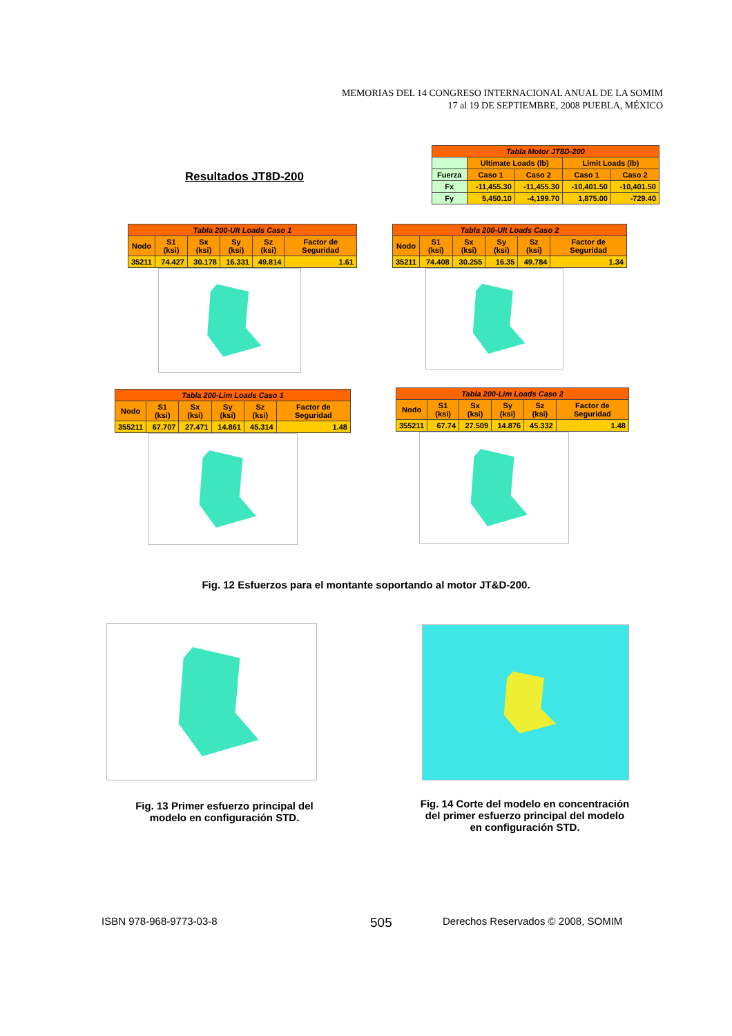MEMORIAS DEL 14 CONGRESO INTERNACIONAL ANUAL DE LA SOMIM
17 al 19 DE SEPTIEMBRE, 2008 PUEBLA, MÉXICO
Resultados JT8D-200
| Tabla Motor JT8D-200 | | | | |
| --- | --- | --- | --- | --- |
| | Ultimate Loads (lb) | | Limit Loads (lb) | |
| Fuerza | Caso 1 | Caso 2 | Caso 1 | Caso 2 |
| Fx | -11,455.30 | -11,455.30 | -10,401.50 | -10,401.50 |
| Fy | 5,450.10 | -4,199.70 | 1,875.00 | -729.40 |
| Tabla 200-Ult Loads Caso 1 | | | | | |
| --- | --- | --- | --- | --- | --- |
| Nodo | S1 (ksi) | Sx (ksi) | Sy (ksi) | Sz (ksi) | Factor de Seguridad |
| 35211 | 74.427 | 30.178 | 16.331 | 49.814 | 1.61 |
| Tabla 200-Ult Loads Caso 2 | | | | | |
| --- | --- | --- | --- | --- | --- |
| Nodo | S1 (ksi) | Sx (ksi) | Sy (ksi) | Sz (ksi) | Factor de Seguridad |
| 35211 | 74.408 | 30.255 | 16.35 | 49.784 | 1.34 |
| Tabla 200-Lim Loads Caso 1 | | | | | |
| --- | --- | --- | --- | --- | --- |
| Nodo | S1 (ksi) | Sx (ksi) | Sy (ksi) | Sz (ksi) | Factor de Seguridad |
| 355211 | 67.707 | 27.471 | 14.861 | 45.314 | 1.48 |
| Tabla 200-Lim Loads Caso 2 | | | | | |
| --- | --- | --- | --- | --- | --- |
| Nodo | S1 (ksi) | Sx (ksi) | Sy (ksi) | Sz (ksi) | Factor de Seguridad |
| 355211 | 67.74 | 27.509 | 14.876 | 45.332 | 1.48 |
Fig. 12 Esfuerzos para el montante soportando al motor JT&D-200.
Fig. 13 Primer esfuerzo principal del modelo en configuración STD.
Fig. 14 Corte del modelo en concentración del primer esfuerzo principal del modelo en configuración STD.
ISBN 978-968-9773-03-8 505
Derechos Reservados © 2008, SOMIM